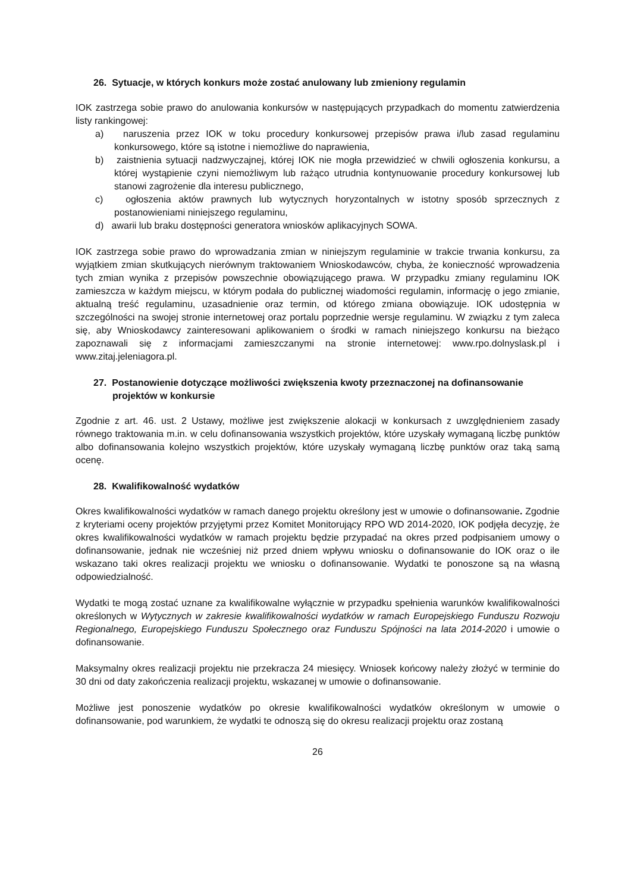26. Sytuacje, w których konkurs może zostać anulowany lub zmieniony regulamin
IOK zastrzega sobie prawo do anulowania konkursów w następujących przypadkach do momentu zatwierdzenia listy rankingowej:
a) naruszenia przez IOK w toku procedury konkursowej przepisów prawa i/lub zasad regulaminu konkursowego, które są istotne i niemożliwe do naprawienia,
b) zaistnienia sytuacji nadzwyczajnej, której IOK nie mogła przewidzieć w chwili ogłoszenia konkursu, a której wystąpienie czyni niemożliwym lub rażąco utrudnia kontynuowanie procedury konkursowej lub stanowi zagrożenie dla interesu publicznego,
c) ogłoszenia aktów prawnych lub wytycznych horyzontalnych w istotny sposób sprzecznych z postanowieniami niniejszego regulaminu,
d) awarii lub braku dostępności generatora wniosków aplikacyjnych SOWA.
IOK zastrzega sobie prawo do wprowadzania zmian w niniejszym regulaminie w trakcie trwania konkursu, za wyjątkiem zmian skutkujących nierównym traktowaniem Wnioskodawców, chyba, że konieczność wprowadzenia tych zmian wynika z przepisów powszechnie obowiązującego prawa. W przypadku zmiany regulaminu IOK zamieszcza w każdym miejscu, w którym podała do publicznej wiadomości regulamin, informację o jego zmianie, aktualną treść regulaminu, uzasadnienie oraz termin, od którego zmiana obowiązuje. IOK udostępnia w szczególności na swojej stronie internetowej oraz portalu poprzednie wersje regulaminu. W związku z tym zaleca się, aby Wnioskodawcy zainteresowani aplikowaniem o środki w ramach niniejszego konkursu na bieżąco zapoznawali się z informacjami zamieszczanymi na stronie internetowej: www.rpo.dolnyslask.pl i www.zitaj.jeleniagora.pl.
27. Postanowienie dotyczące możliwości zwiększenia kwoty przeznaczonej na dofinansowanie projektów w konkursie
Zgodnie z art. 46. ust. 2 Ustawy, możliwe jest zwiększenie alokacji w konkursach z uwzględnieniem zasady równego traktowania m.in. w celu dofinansowania wszystkich projektów, które uzyskały wymaganą liczbę punktów albo dofinansowania kolejno wszystkich projektów, które uzyskały wymaganą liczbę punktów oraz taką samą ocenę.
28. Kwalifikowalność wydatków
Okres kwalifikowalności wydatków w ramach danego projektu określony jest w umowie o dofinansowanie. Zgodnie z kryteriami oceny projektów przyjętymi przez Komitet Monitorujący RPO WD 2014-2020, IOK podjęła decyzję, że okres kwalifikowalności wydatków w ramach projektu będzie przypadać na okres przed podpisaniem umowy o dofinansowanie, jednak nie wcześniej niż przed dniem wpływu wniosku o dofinansowanie do IOK oraz o ile wskazano taki okres realizacji projektu we wniosku o dofinansowanie. Wydatki te ponoszone są na własną odpowiedzialność.
Wydatki te mogą zostać uznane za kwalifikowalne wyłącznie w przypadku spełnienia warunków kwalifikowalności określonych w Wytycznych w zakresie kwalifikowalności wydatków w ramach Europejskiego Funduszu Rozwoju Regionalnego, Europejskiego Funduszu Społecznego oraz Funduszu Spójności na lata 2014-2020 i umowie o dofinansowanie.
Maksymalny okres realizacji projektu nie przekracza 24 miesięcy. Wniosek końcowy należy złożyć w terminie do 30 dni od daty zakończenia realizacji projektu, wskazanej w umowie o dofinansowanie.
Możliwe jest ponoszenie wydatków po okresie kwalifikowalności wydatków określonym w umowie o dofinansowanie, pod warunkiem, że wydatki te odnoszą się do okresu realizacji projektu oraz zostaną
26